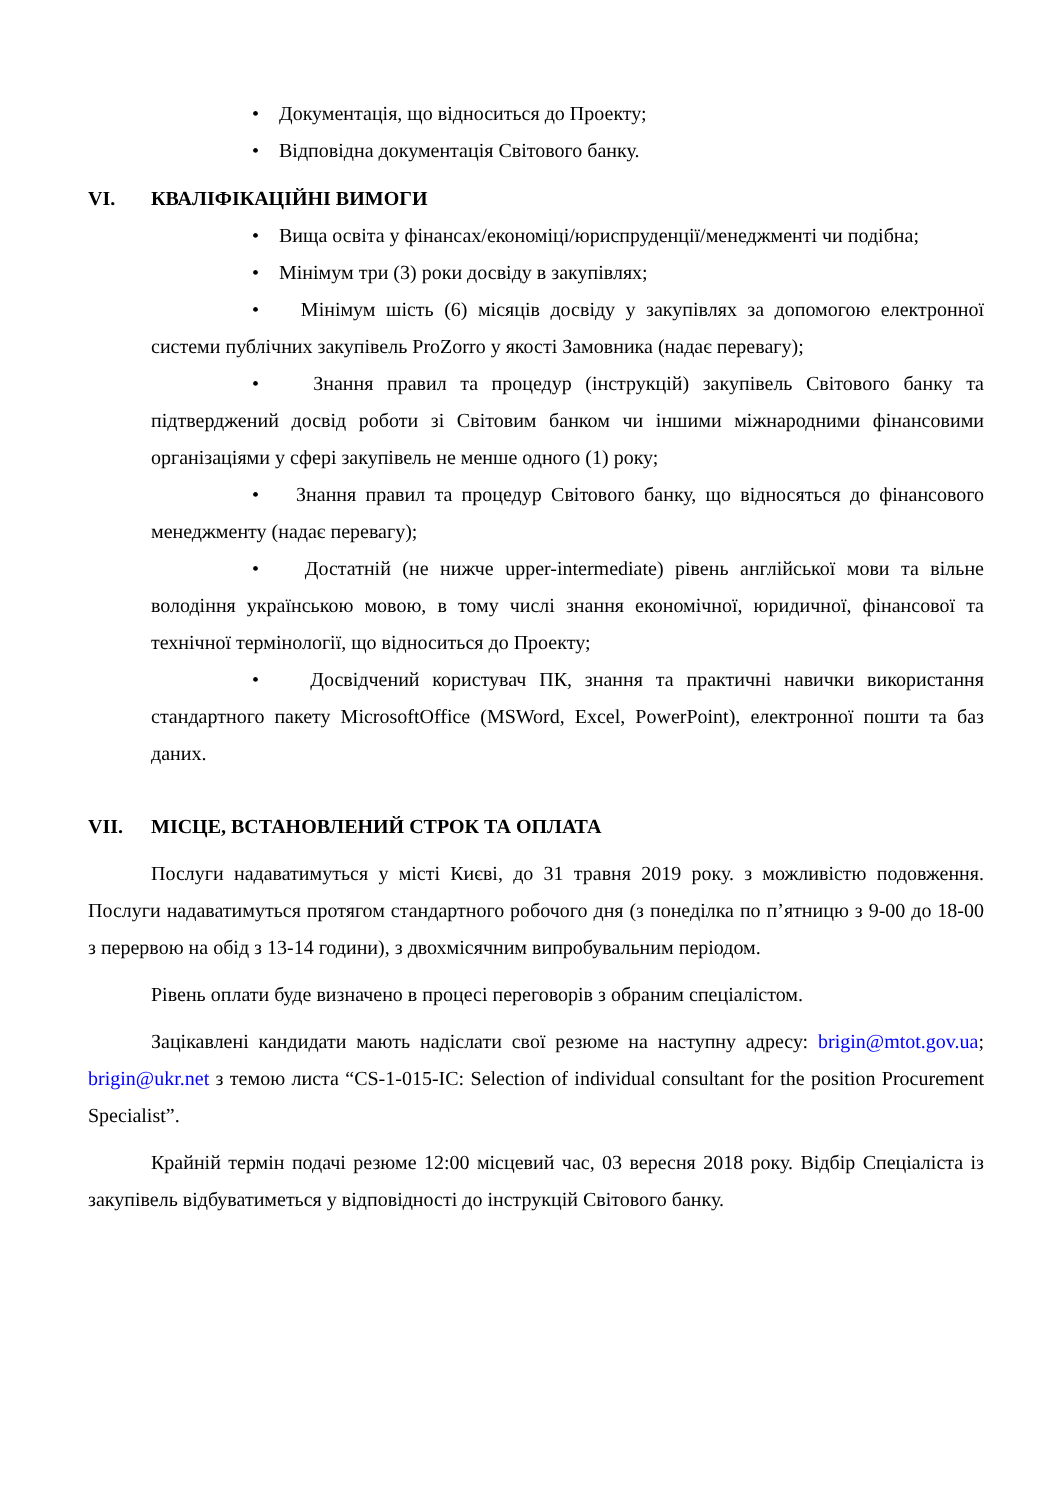• Документація, що відноситься до Проекту;
• Відповідна документація Світового банку.
VI. КВАЛІФІКАЦІЙНІ ВИМОГИ
• Вища освіта у фінансах/економіці/юриспруденції/менеджменті чи подібна;
• Мінімум три (3) роки досвіду в закупівлях;
• Мінімум шість (6) місяців досвіду у закупівлях за допомогою електронної системи публічних закупівель ProZorro у якості Замовника (надає перевагу);
• Знання правил та процедур (інструкцій) закупівель Світового банку та підтверджений досвід роботи зі Світовим банком чи іншими міжнародними фінансовими організаціями у сфері закупівель не менше одного (1) року;
• Знання правил та процедур Світового банку, що відносяться до фінансового менеджменту (надає перевагу);
• Достатній (не нижче upper-intermediate) рівень англійської мови та вільне володіння українською мовою, в тому числі знання економічної, юридичної, фінансової та технічної термінології, що відноситься до Проекту;
• Досвідчений користувач ПК, знання та практичні навички використання стандартного пакету MicrosoftOffice (MSWord, Excel, PowerPoint), електронної пошти та баз даних.
VII. МІСЦЕ, ВСТАНОВЛЕНИЙ СТРОК ТА ОПЛАТА
Послуги надаватимуться у місті Києві, до 31 травня 2019 року. з можливістю подовження. Послуги надаватимуться протягом стандартного робочого дня (з понеділка по п’ятницю з 9-00 до 18-00 з перервою на обід з 13-14 години), з двохмісячним випробувальним періодом.
Рівень оплати буде визначено в процесі переговорів з обраним спеціалістом.
Зацікавлені кандидати мають надіслати свої резюме на наступну адресу: brigin@mtot.gov.ua; brigin@ukr.net з темою листа “CS-1-015-IC: Selection of individual consultant for the position Procurement Specialist”.
Крайній термін подачі резюме 12:00 місцевий час, 03 вересня 2018 року. Відбір Спеціаліста із закупівель відбуватиметься у відповідності до інструкцій Світового банку.